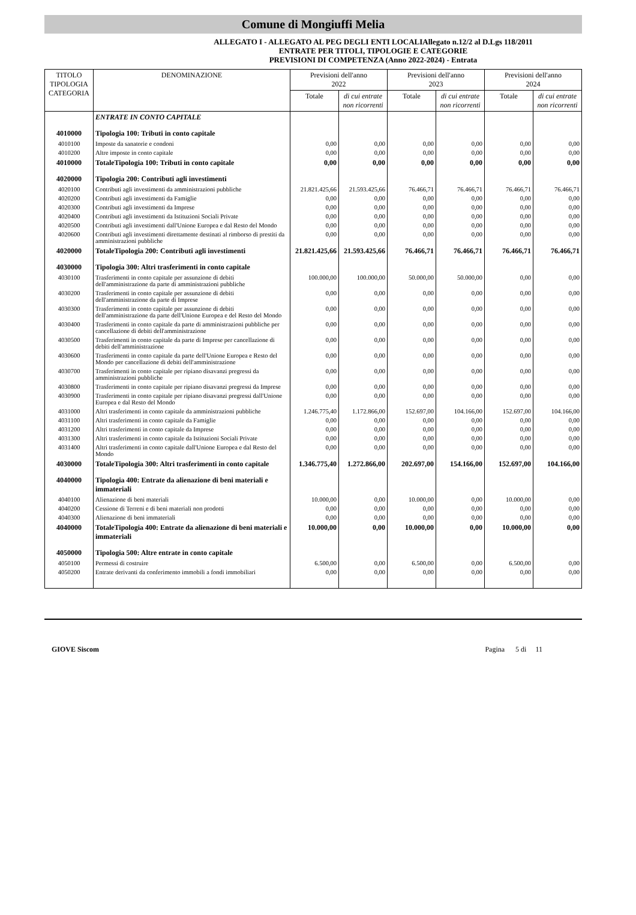Comune di Mongiuffi Melia
ALLEGATO I - ALLEGATO AL PEG DEGLI ENTI LOCALIAllegato n.12/2 al D.Lgs 118/2011
ENTRATE PER TITOLI, TIPOLOGIE E CATEGORIE
PREVISIONI DI COMPETENZA (Anno 2022-2024) - Entrata
| TITOLO TIPOLOGIA CATEGORIA | DENOMINAZIONE | Previsioni dell'anno 2022 | | Previsioni dell'anno 2023 | | Previsioni dell'anno 2024 | |
| --- | --- | --- | --- | --- | --- | --- | --- |
| | | Totale | di cui entrate non ricorrenti | Totale | di cui entrate non ricorrenti | Totale | di cui entrate non ricorrenti |
| | ENTRATE IN CONTO CAPITALE | | | | | | |
| 4010000 | Tipologia 100: Tributi in conto capitale | | | | | | |
| 4010100 | Imposte da sanatorie e condoni | 0,00 | 0,00 | 0,00 | 0,00 | 0,00 | 0,00 |
| 4010200 | Altre imposte in conto capitale | 0,00 | 0,00 | 0,00 | 0,00 | 0,00 | 0,00 |
| 4010000 | TotaleTipologia 100: Tributi in conto capitale | 0,00 | 0,00 | 0,00 | 0,00 | 0,00 | 0,00 |
| 4020000 | Tipologia 200: Contributi agli investimenti | | | | | | |
| 4020100 | Contributi agli investimenti da amministrazioni pubbliche | 21.821.425,66 | 21.593.425,66 | 76.466,71 | 76.466,71 | 76.466,71 | 76.466,71 |
| 4020200 | Contributi agli investimenti da Famiglie | 0,00 | 0,00 | 0,00 | 0,00 | 0,00 | 0,00 |
| 4020300 | Contributi agli investimenti da Imprese | 0,00 | 0,00 | 0,00 | 0,00 | 0,00 | 0,00 |
| 4020400 | Contributi agli investimenti da Istituzioni Sociali Private | 0,00 | 0,00 | 0,00 | 0,00 | 0,00 | 0,00 |
| 4020500 | Contributi agli investimenti dall'Unione Europea e dal Resto del Mondo | 0,00 | 0,00 | 0,00 | 0,00 | 0,00 | 0,00 |
| 4020600 | Contributi agli investimenti direttamente destinati al rimborso di prestiti da amministrazioni pubbliche | 0,00 | 0,00 | 0,00 | 0,00 | 0,00 | 0,00 |
| 4020000 | TotaleTipologia 200: Contributi agli investimenti | 21.821.425,66 | 21.593.425,66 | 76.466,71 | 76.466,71 | 76.466,71 | 76.466,71 |
| 4030000 | Tipologia 300: Altri trasferimenti in conto capitale | | | | | | |
| 4030100 | Trasferimenti in conto capitale per assunzione di debiti dell'amministrazione da parte di amministrazioni pubbliche | 100.000,00 | 100.000,00 | 50.000,00 | 50.000,00 | 0,00 | 0,00 |
| 4030200 | Trasferimenti in conto capitale per assunzione di debiti dell'amministrazione da parte di Imprese | 0,00 | 0,00 | 0,00 | 0,00 | 0,00 | 0,00 |
| 4030300 | Trasferimenti in conto capitale per assunzione di debiti dell'amministrazione da parte dell'Unione Europea e del Resto del Mondo | 0,00 | 0,00 | 0,00 | 0,00 | 0,00 | 0,00 |
| 4030400 | Trasferimenti in conto capitale da parte di amministrazioni pubbliche per cancellazione di debiti dell'amministrazione | 0,00 | 0,00 | 0,00 | 0,00 | 0,00 | 0,00 |
| 4030500 | Trasferimenti in conto capitale da parte di Imprese per cancellazione di debiti dell'amministrazione | 0,00 | 0,00 | 0,00 | 0,00 | 0,00 | 0,00 |
| 4030600 | Trasferimenti in conto capitale da parte dell'Unione Europea e Resto del Mondo per cancellazione di debiti dell'amministrazione | 0,00 | 0,00 | 0,00 | 0,00 | 0,00 | 0,00 |
| 4030700 | Trasferimenti in conto capitale per ripiano disavanzi pregressi da amministrazioni pubbliche | 0,00 | 0,00 | 0,00 | 0,00 | 0,00 | 0,00 |
| 4030800 | Trasferimenti in conto capitale per ripiano disavanzi pregressi da Imprese | 0,00 | 0,00 | 0,00 | 0,00 | 0,00 | 0,00 |
| 4030900 | Trasferimenti in conto capitale per ripiano disavanzi pregressi dall'Unione Europea e dal Resto del Mondo | 0,00 | 0,00 | 0,00 | 0,00 | 0,00 | 0,00 |
| 4031000 | Altri trasferimenti in conto capitale da amministrazioni pubbliche | 1.246.775,40 | 1.172.866,00 | 152.697,00 | 104.166,00 | 152.697,00 | 104.166,00 |
| 4031100 | Altri trasferimenti in conto capitale da Famiglie | 0,00 | 0,00 | 0,00 | 0,00 | 0,00 | 0,00 |
| 4031200 | Altri trasferimenti in conto capitale da Imprese | 0,00 | 0,00 | 0,00 | 0,00 | 0,00 | 0,00 |
| 4031300 | Altri trasferimenti in conto capitale da Istituzioni Sociali Private | 0,00 | 0,00 | 0,00 | 0,00 | 0,00 | 0,00 |
| 4031400 | Altri trasferimenti in conto capitale dall'Unione Europea e dal Resto del Mondo | 0,00 | 0,00 | 0,00 | 0,00 | 0,00 | 0,00 |
| 4030000 | TotaleTipologia 300: Altri trasferimenti in conto capitale | 1.346.775,40 | 1.272.866,00 | 202.697,00 | 154.166,00 | 152.697,00 | 104.166,00 |
| 4040000 | Tipologia 400: Entrate da alienazione di beni materiali e immateriali | | | | | | |
| 4040100 | Alienazione di beni materiali | 10.000,00 | 0,00 | 10.000,00 | 0,00 | 10.000,00 | 0,00 |
| 4040200 | Cessione di Terreni e di beni materiali non prodotti | 0,00 | 0,00 | 0,00 | 0,00 | 0,00 | 0,00 |
| 4040300 | Alienazione di beni immateriali | 0,00 | 0,00 | 0,00 | 0,00 | 0,00 | 0,00 |
| 4040000 | TotaleTipologia 400: Entrate da alienazione di beni materiali e immateriali | 10.000,00 | 0,00 | 10.000,00 | 0,00 | 10.000,00 | 0,00 |
| 4050000 | Tipologia 500: Altre entrate in conto capitale | | | | | | |
| 4050100 | Permessi di costruire | 6.500,00 | 0,00 | 6.500,00 | 0,00 | 6.500,00 | 0,00 |
| 4050200 | Entrate derivanti da conferimento immobili a fondi immobiliari | 0,00 | 0,00 | 0,00 | 0,00 | 0,00 | 0,00 |
GIOVE Siscom Pagina 5 di 11